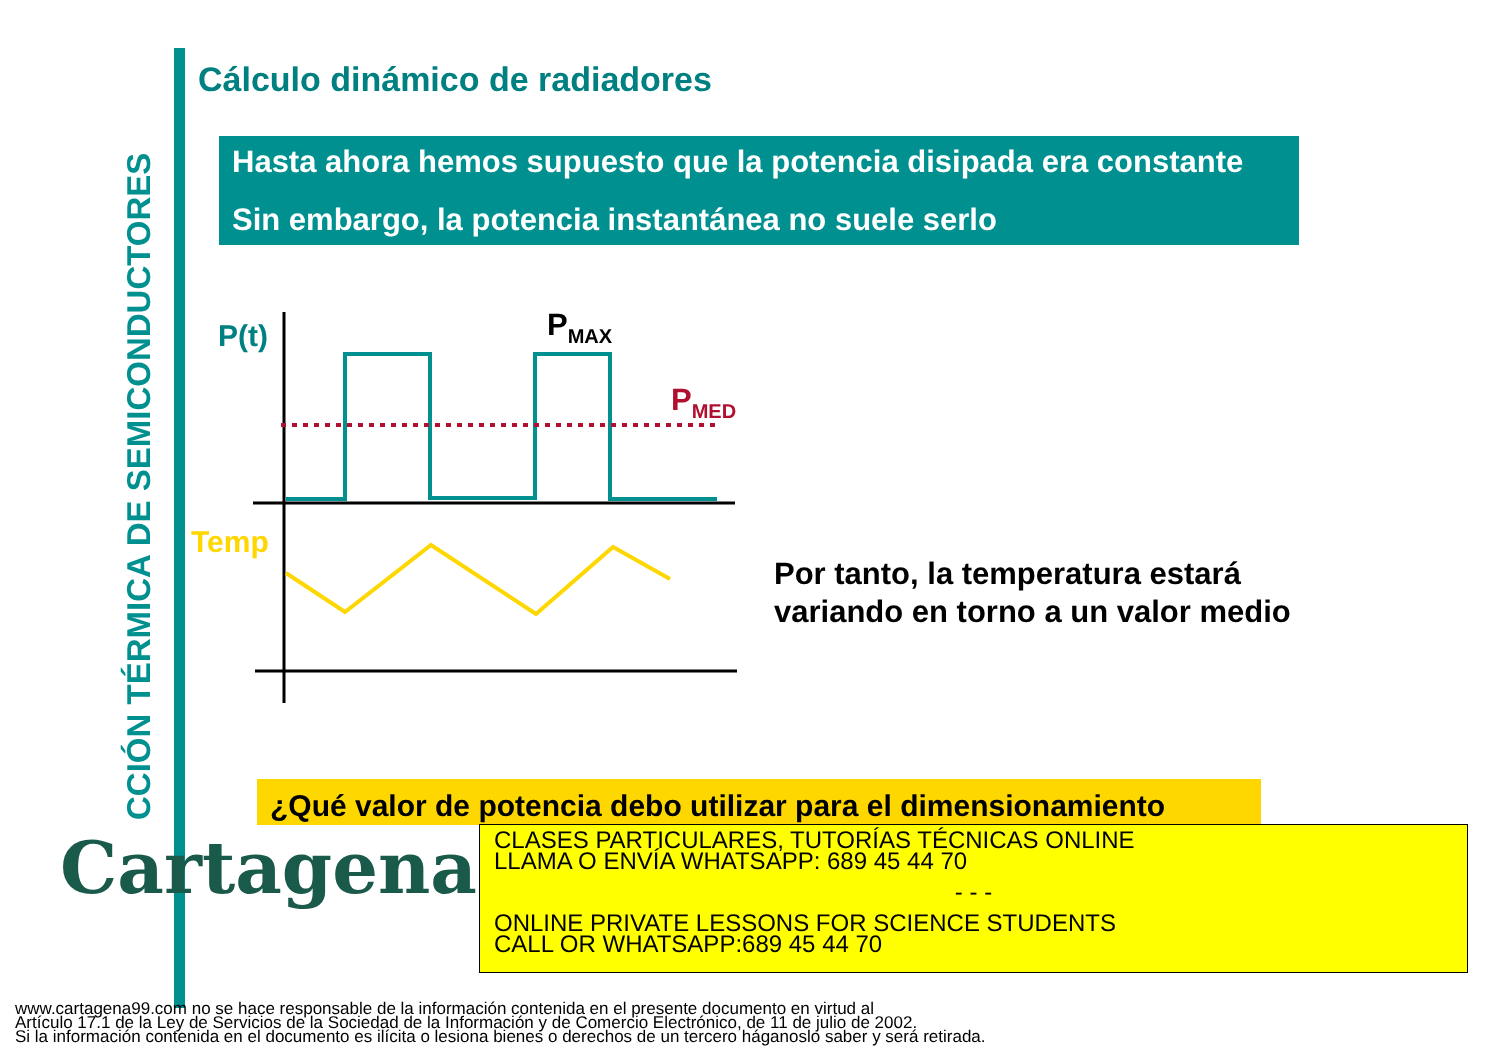CCIÓN TÉRMICA DE SEMICONDUCTORES
Cálculo dinámico de radiadores
Hasta ahora hemos supuesto que la potencia disipada era constante
Sin embargo, la potencia instantánea no suele serlo
P(t)
PMAX
PMED
Temp
Por tanto, la temperatura estará
variando en torno a un valor medio
¿Qué valor de potencia debo utilizar para el dimensionamiento
Cartagena99
CLASES PARTICULARES, TUTORÍAS TÉCNICAS ONLINE
LLAMA O ENVÍA WHATSAPP: 689 45 44 70
- - -
ONLINE PRIVATE LESSONS FOR SCIENCE STUDENTS
CALL OR WHATSAPP:689 45 44 70
www.cartagena99.com no se hace responsable de la información contenida en el presente documento en virtud al
Artículo 17.1 de la Ley de Servicios de la Sociedad de la Información y de Comercio Electrónico, de 11 de julio de 2002.
Si la información contenida en el documento es ilícita o lesiona bienes o derechos de un tercero háganoslo saber y será retirada.